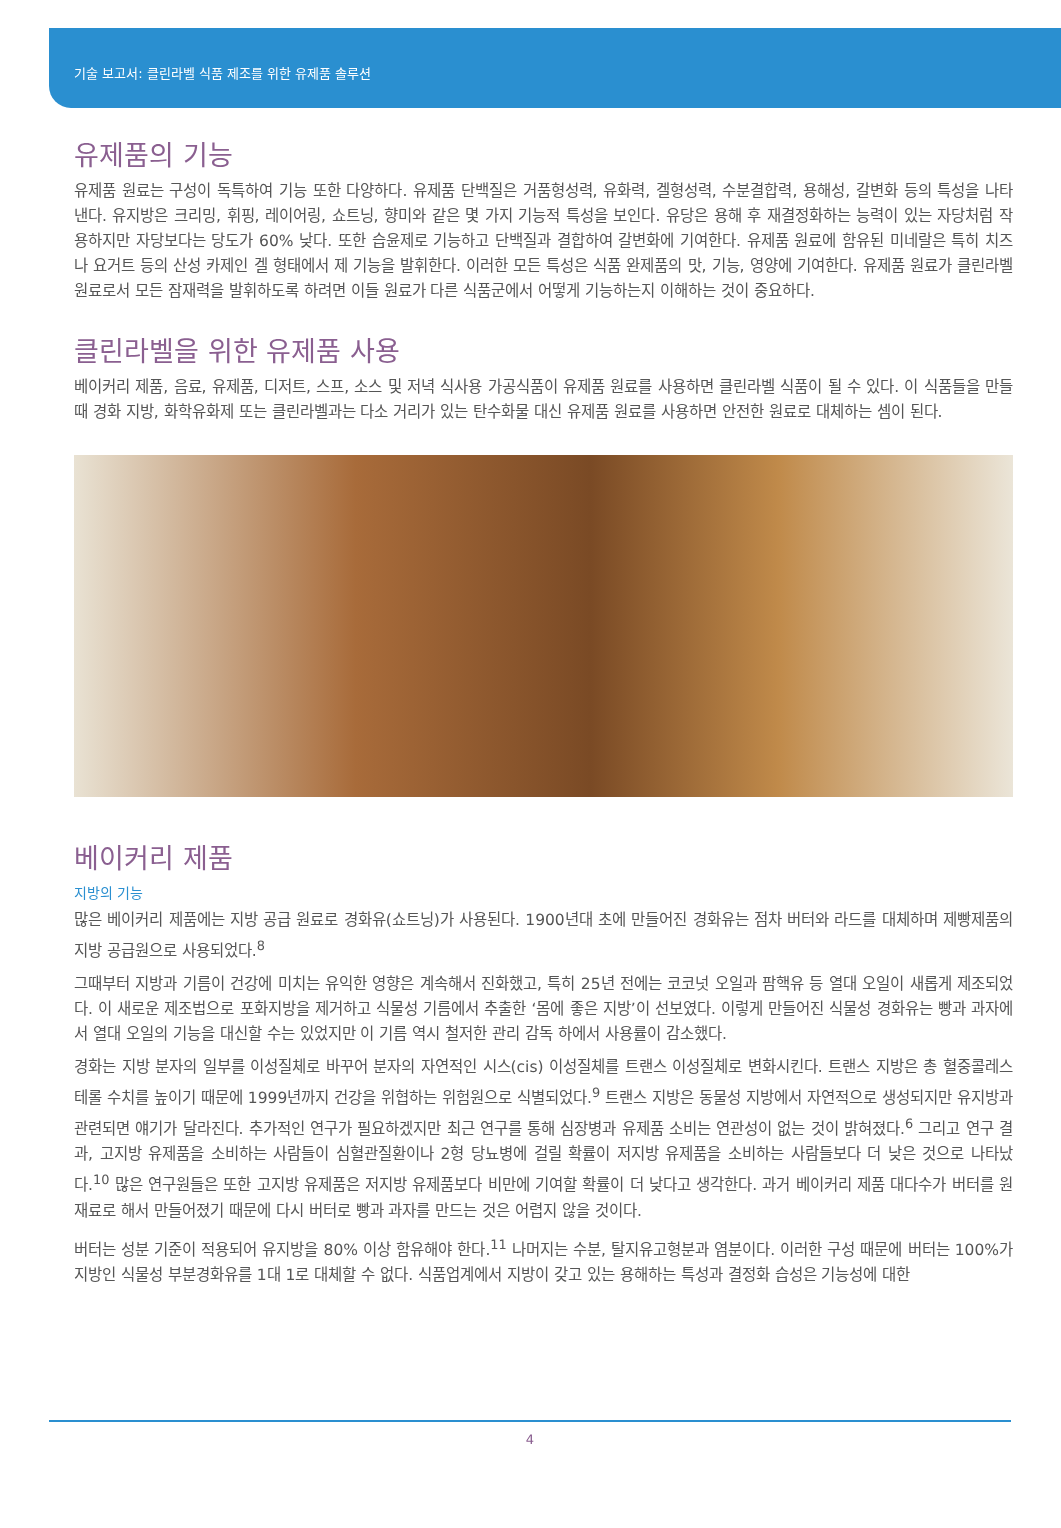기술 보고서: 클린라벨 식품 제조를 위한 유제품 솔루션
유제품의 기능
유제품 원료는 구성이 독특하여 기능 또한 다양하다. 유제품 단백질은 거품형성력, 유화력, 겔형성력, 수분결합력, 용해성, 갈변화 등의 특성을 나타낸다. 유지방은 크리밍, 휘핑, 레이어링, 쇼트닝, 향미와 같은 몇 가지 기능적 특성을 보인다. 유당은 용해 후 재결정화하는 능력이 있는 자당처럼 작용하지만 자당보다는 당도가 60% 낮다. 또한 습윤제로 기능하고 단백질과 결합하여 갈변화에 기여한다. 유제품 원료에 함유된 미네랄은 특히 치즈나 요거트 등의 산성 카제인 겔 형태에서 제 기능을 발휘한다. 이러한 모든 특성은 식품 완제품의 맛, 기능, 영양에 기여한다. 유제품 원료가 클린라벨 원료로서 모든 잠재력을 발휘하도록 하려면 이들 원료가 다른 식품군에서 어떻게 기능하는지 이해하는 것이 중요하다.
클린라벨을 위한 유제품 사용
베이커리 제품, 음료, 유제품, 디저트, 스프, 소스 및 저녁 식사용 가공식품이 유제품 원료를 사용하면 클린라벨 식품이 될 수 있다. 이 식품들을 만들 때 경화 지방, 화학유화제 또는 클린라벨과는 다소 거리가 있는 탄수화물 대신 유제품 원료를 사용하면 안전한 원료로 대체하는 셈이 된다.
베이커리 제품
지방의 기능
많은 베이커리 제품에는 지방 공급 원료로 경화유(쇼트닝)가 사용된다. 1900년대 초에 만들어진 경화유는 점차 버터와 라드를 대체하며 제빵제품의 지방 공급원으로 사용되었다.<sup>8</sup>
그때부터 지방과 기름이 건강에 미치는 유익한 영향은 계속해서 진화했고, 특히 25년 전에는 코코넛 오일과 팜핵유 등 열대 오일이 새롭게 제조되었다. 이 새로운 제조법으로 포화지방을 제거하고 식물성 기름에서 추출한 ‘몸에 좋은 지방’이 선보였다. 이렇게 만들어진 식물성 경화유는 빵과 과자에서 열대 오일의 기능을 대신할 수는 있었지만 이 기름 역시 철저한 관리 감독 하에서 사용률이 감소했다.
경화는 지방 분자의 일부를 이성질체로 바꾸어 분자의 자연적인 시스(cis) 이성질체를 트랜스 이성질체로 변화시킨다. 트랜스 지방은 총 혈중콜레스테롤 수치를 높이기 때문에 1999년까지 건강을 위협하는 위험원으로 식별되었다.<sup>9</sup> 트랜스 지방은 동물성 지방에서 자연적으로 생성되지만 유지방과 관련되면 얘기가 달라진다. 추가적인 연구가 필요하겠지만 최근 연구를 통해 심장병과 유제품 소비는 연관성이 없는 것이 밝혀졌다.<sup>6</sup> 그리고 연구 결과, 고지방 유제품을 소비하는 사람들이 심혈관질환이나 2형 당뇨병에 걸릴 확률이 저지방 유제품을 소비하는 사람들보다 더 낮은 것으로 나타났다.<sup>10</sup> 많은 연구원들은 또한 고지방 유제품은 저지방 유제품보다 비만에 기여할 확률이 더 낮다고 생각한다. 과거 베이커리 제품 대다수가 버터를 원재료로 해서 만들어졌기 때문에 다시 버터로 빵과 과자를 만드는 것은 어렵지 않을 것이다.
버터는 성분 기준이 적용되어 유지방을 80% 이상 함유해야 한다.<sup>11</sup> 나머지는 수분, 탈지유고형분과 염분이다. 이러한 구성 때문에 버터는 100%가 지방인 식물성 부분경화유를 1대 1로 대체할 수 없다. 식품업계에서 지방이 갖고 있는 용해하는 특성과 결정화 습성은 기능성에 대한
4